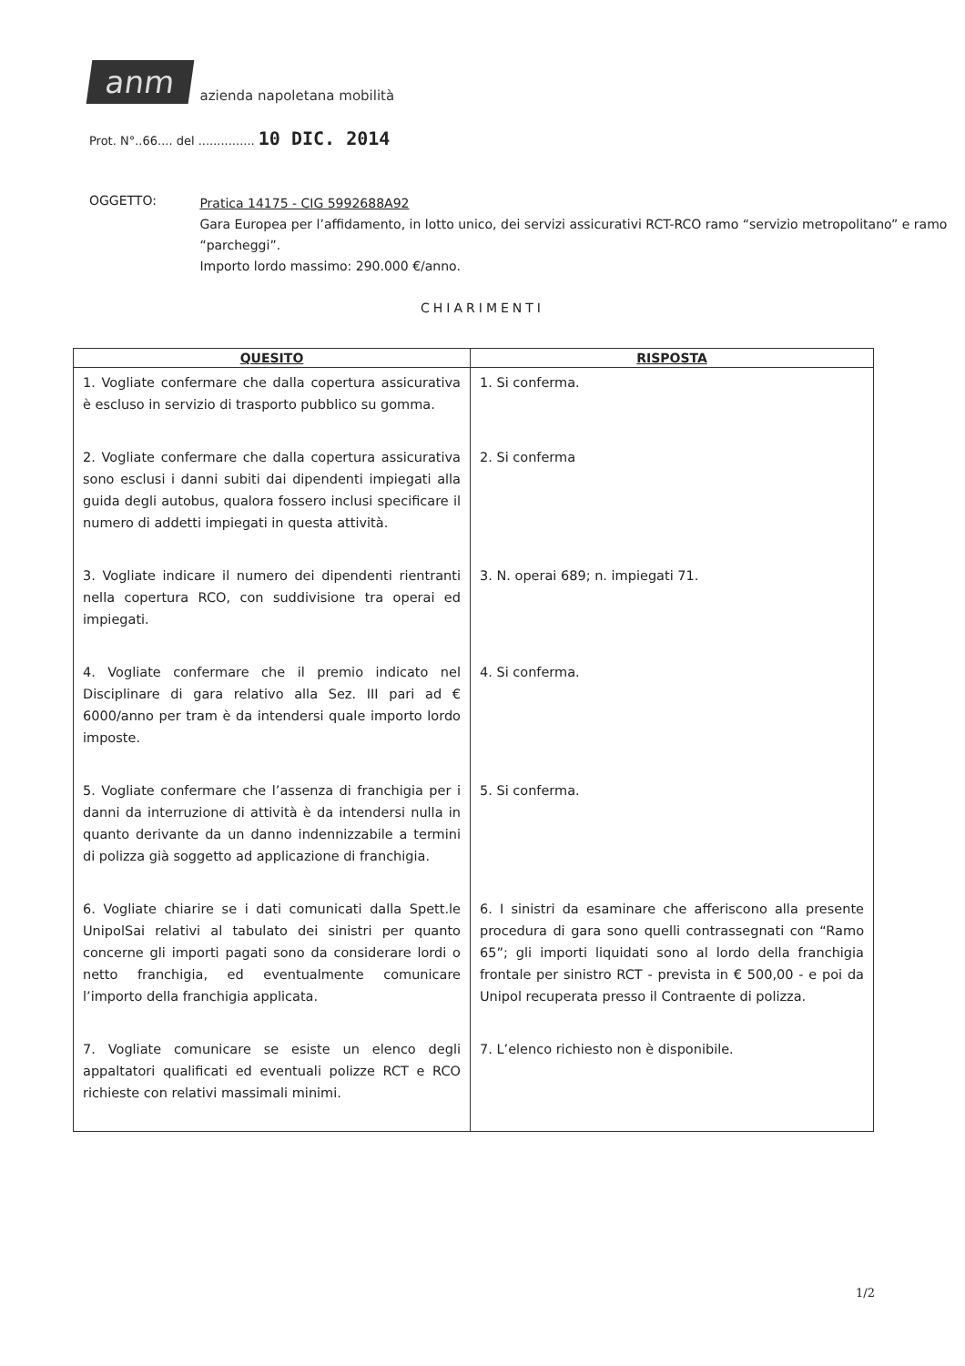anm
azienda napoletana mobilità
Prot. N°..66.... del ............... 10 DIC. 2014
OGGETTO:
Pratica 14175 - CIG 5992688A92
Gara Europea per l’affidamento, in lotto unico, dei servizi assicurativi RCT-RCO ramo “servizio metropolitano” e ramo “parcheggi”.
Importo lordo massimo: 290.000 €/anno.
CHIARIMENTI
| QUESITO | RISPOSTA |
| --- | --- |
| 1. Vogliate confermare che dalla copertura assicurativa è escluso in servizio di trasporto pubblico su gomma. | 1. Si conferma. |
| 2. Vogliate confermare che dalla copertura assicurativa sono esclusi i danni subiti dai dipendenti impiegati alla guida degli autobus, qualora fossero inclusi specificare il numero di addetti impiegati in questa attività. | 2. Si conferma |
| 3. Vogliate indicare il numero dei dipendenti rientranti nella copertura RCO, con suddivisione tra operai ed impiegati. | 3. N. operai 689; n. impiegati 71. |
| 4. Vogliate confermare che il premio indicato nel Disciplinare di gara relativo alla Sez. III pari ad € 6000/anno per tram è da intendersi quale importo lordo imposte. | 4. Si conferma. |
| 5. Vogliate confermare che l’assenza di franchigia per i danni da interruzione di attività è da intendersi nulla in quanto derivante da un danno indennizzabile a termini di polizza già soggetto ad applicazione di franchigia. | 5. Si conferma. |
| 6. Vogliate chiarire se i dati comunicati dalla Spett.le UnipolSai relativi al tabulato dei sinistri per quanto concerne gli importi pagati sono da considerare lordi o netto franchigia, ed eventualmente comunicare l’importo della franchigia applicata. | 6. I sinistri da esaminare che afferiscono alla presente procedura di gara sono quelli contrassegnati con “Ramo 65”; gli importi liquidati sono al lordo della franchigia frontale per sinistro RCT - prevista in € 500,00 - e poi da Unipol recuperata presso il Contraente di polizza. |
| 7. Vogliate comunicare se esiste un elenco degli appaltatori qualificati ed eventuali polizze RCT e RCO richieste con relativi massimali minimi. | 7. L’elenco richiesto non è disponibile. |
1/2